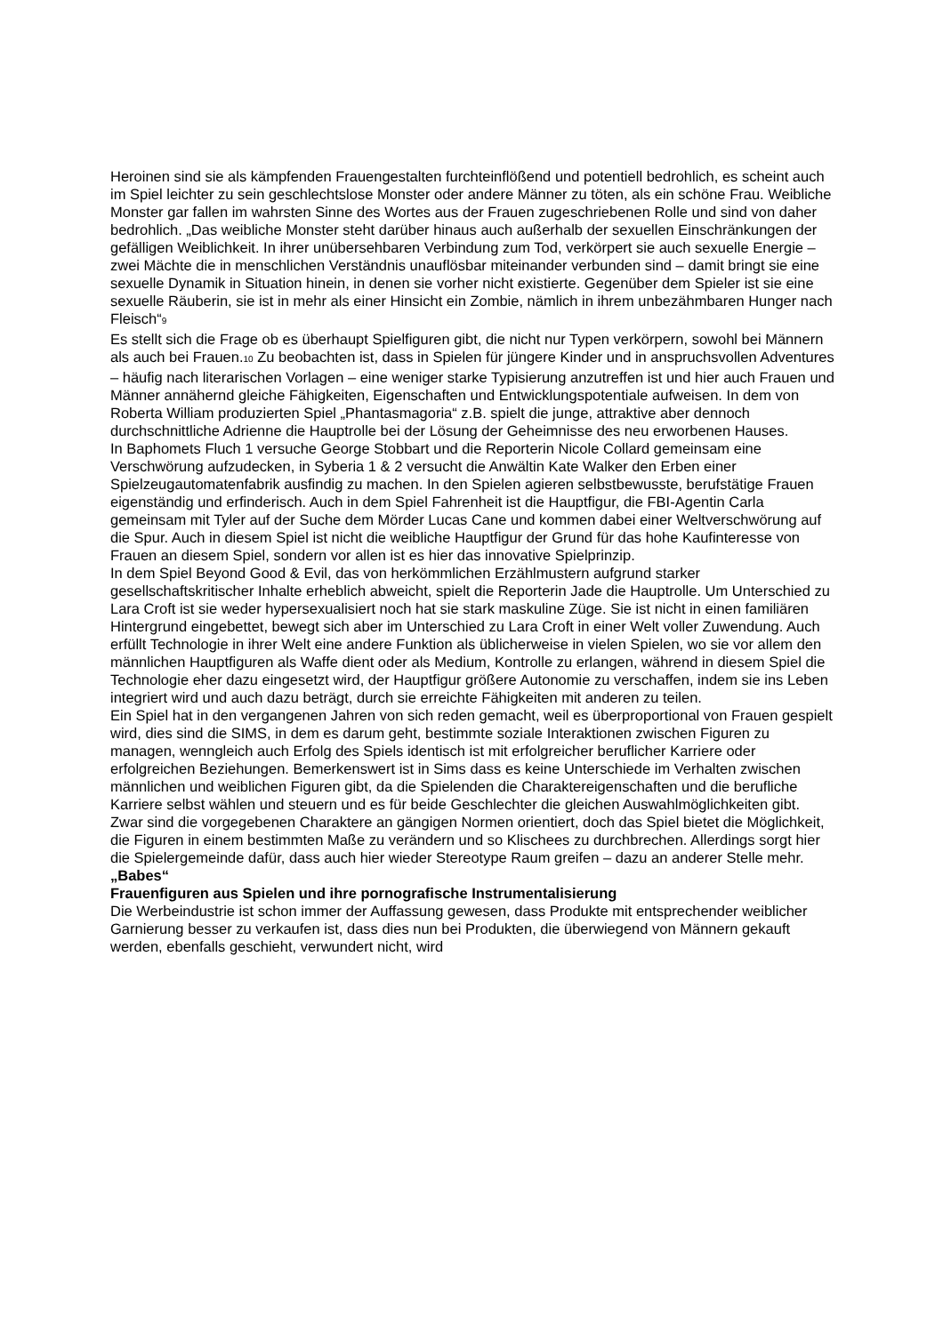Heroinen sind sie als kämpfenden Frauengestalten furchteinflößend und potentiell bedrohlich, es scheint auch im Spiel leichter zu sein geschlechtslose Monster oder andere Männer zu töten, als ein schöne Frau. Weibliche Monster gar fallen im wahrsten Sinne des Wortes aus der Frauen zugeschriebenen Rolle und sind von daher bedrohlich. „Das weibliche Monster steht darüber hinaus auch außerhalb der sexuellen Einschränkungen der gefälligen Weiblichkeit. In ihrer unübersehbaren Verbindung zum Tod, verkörpert sie auch sexuelle Energie – zwei Mächte die in menschlichen Verständnis unauflösbar miteinander verbunden sind – damit bringt sie eine sexuelle Dynamik in Situation hinein, in denen sie vorher nicht existierte. Gegenüber dem Spieler ist sie eine sexuelle Räuberin, sie ist in mehr als einer Hinsicht ein Zombie, nämlich in ihrem unbezähmbaren Hunger nach Fleisch“<sub>9</sub>
Es stellt sich die Frage ob es überhaupt Spielfiguren gibt, die nicht nur Typen verkörpern, sowohl bei Männern als auch bei Frauen.<sub>10</sub> Zu beobachten ist, dass in Spielen für jüngere Kinder und in anspruchsvollen Adventures – häufig nach literarischen Vorlagen – eine weniger starke Typisierung anzutreffen ist und hier auch Frauen und Männer annähernd gleiche Fähigkeiten, Eigenschaften und Entwicklungspotentiale aufweisen. In dem von Roberta William produzierten Spiel „Phantasmagoria“ z.B. spielt die junge, attraktive aber dennoch durchschnittliche Adrienne die Hauptrolle bei der Lösung der Geheimnisse des neu erworbenen Hauses.
In Baphomets Fluch 1 versuche George Stobbart und die Reporterin Nicole Collard gemeinsam eine Verschwörung aufzudecken, in Syberia 1 & 2 versucht die Anwältin Kate Walker den Erben einer Spielzeugautomatenfabrik ausfindig zu machen. In den Spielen agieren selbstbewusste, berufstätige Frauen eigenständig und erfinderisch. Auch in dem Spiel Fahrenheit ist die Hauptfigur, die FBI-Agentin Carla gemeinsam mit Tyler auf der Suche dem Mörder Lucas Cane und kommen dabei einer Weltverschwörung auf die Spur. Auch in diesem Spiel ist nicht die weibliche Hauptfigur der Grund für das hohe Kaufinteresse von Frauen an diesem Spiel, sondern vor allen ist es hier das innovative Spielprinzip.
In dem Spiel Beyond Good & Evil, das von herkömmlichen Erzählmustern aufgrund starker gesellschaftskritischer Inhalte erheblich abweicht, spielt die Reporterin Jade die Hauptrolle. Um Unterschied zu Lara Croft ist sie weder hypersexualisiert noch hat sie stark maskuline Züge. Sie ist nicht in einen familiären Hintergrund eingebettet, bewegt sich aber im Unterschied zu Lara Croft in einer Welt voller Zuwendung. Auch erfüllt Technologie in ihrer Welt eine andere Funktion als üblicherweise in vielen Spielen, wo sie vor allem den männlichen Hauptfiguren als Waffe dient oder als Medium, Kontrolle zu erlangen, während in diesem Spiel die Technologie eher dazu eingesetzt wird, der Hauptfigur größere Autonomie zu verschaffen, indem sie ins Leben integriert wird und auch dazu beträgt, durch sie erreichte Fähigkeiten mit anderen zu teilen.
Ein Spiel hat in den vergangenen Jahren von sich reden gemacht, weil es überproportional von Frauen gespielt wird, dies sind die SIMS, in dem es darum geht, bestimmte soziale Interaktionen zwischen Figuren zu managen, wenngleich auch Erfolg des Spiels identisch ist mit erfolgreicher beruflicher Karriere oder erfolgreichen Beziehungen. Bemerkenswert ist in Sims dass es keine Unterschiede im Verhalten zwischen männlichen und weiblichen Figuren gibt, da die Spielenden die Charaktereigenschaften und die berufliche Karriere selbst wählen und steuern und es für beide Geschlechter die gleichen Auswahlmöglichkeiten gibt. Zwar sind die vorgegebenen Charaktere an gängigen Normen orientiert, doch das Spiel bietet die Möglichkeit, die Figuren in einem bestimmten Maße zu verändern und so Klischees zu durchbrechen. Allerdings sorgt hier die Spielergemeinde dafür, dass auch hier wieder Stereotype Raum greifen – dazu an anderer Stelle mehr.
„Babes“
Frauenfiguren aus Spielen und ihre pornografische Instrumentalisierung
Die Werbeindustrie ist schon immer der Auffassung gewesen, dass Produkte mit entsprechender weiblicher Garnierung besser zu verkaufen ist, dass dies nun bei Produkten, die überwiegend von Männern gekauft werden, ebenfalls geschieht, verwundert nicht, wird